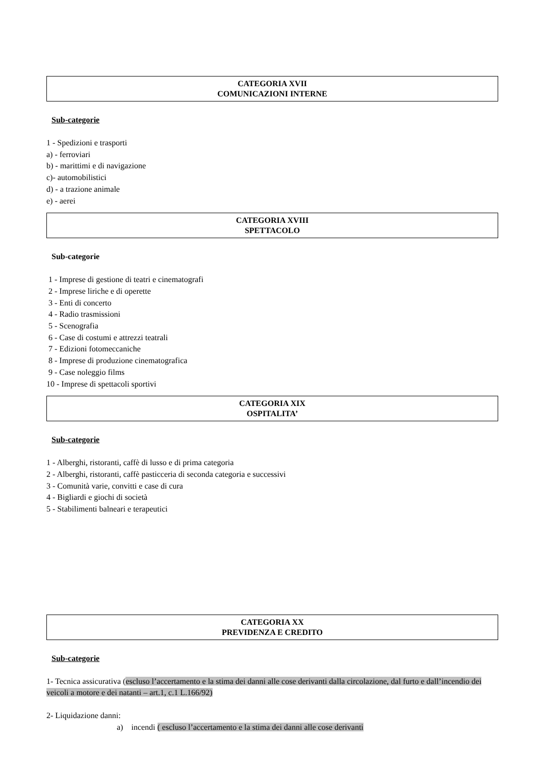CATEGORIA XVII
COMUNICAZIONI INTERNE
Sub-categorie
1 - Spedizioni e trasporti
a) - ferroviari
b) - marittimi e di navigazione
c)- automobilistici
d) - a trazione animale
e) - aerei
CATEGORIA XVIII
SPETTACOLO
Sub-categorie
1 - Imprese di gestione di teatri e cinematografi
2 - Imprese liriche e di operette
3 - Enti di concerto
4 - Radio trasmissioni
5 - Scenografia
6 - Case di costumi e attrezzi teatrali
7 - Edizioni fotomeccaniche
8 - Imprese di produzione cinematografica
9 - Case noleggio films
10 - Imprese di spettacoli sportivi
CATEGORIA XIX
OSPITALITA’
Sub-categorie
1 - Alberghi, ristoranti, caffè di lusso e di prima categoria
2 - Alberghi, ristoranti, caffè pasticceria di seconda categoria e successivi
3 - Comunità varie, convitti e case di cura
4 - Bigliardi e giochi di società
5 - Stabilimenti balneari e terapeutici
CATEGORIA XX
PREVIDENZA E CREDITO
Sub-categorie
1- Tecnica assicurativa (escluso l’accertamento e la stima dei danni alle cose derivanti dalla circolazione, dal furto e dall’incendio dei veicoli a motore e dei natanti – art.1, c.1 L.166/92)
2- Liquidazione danni:
a) incendi ( escluso l’accertamento e la stima dei danni alle cose derivanti